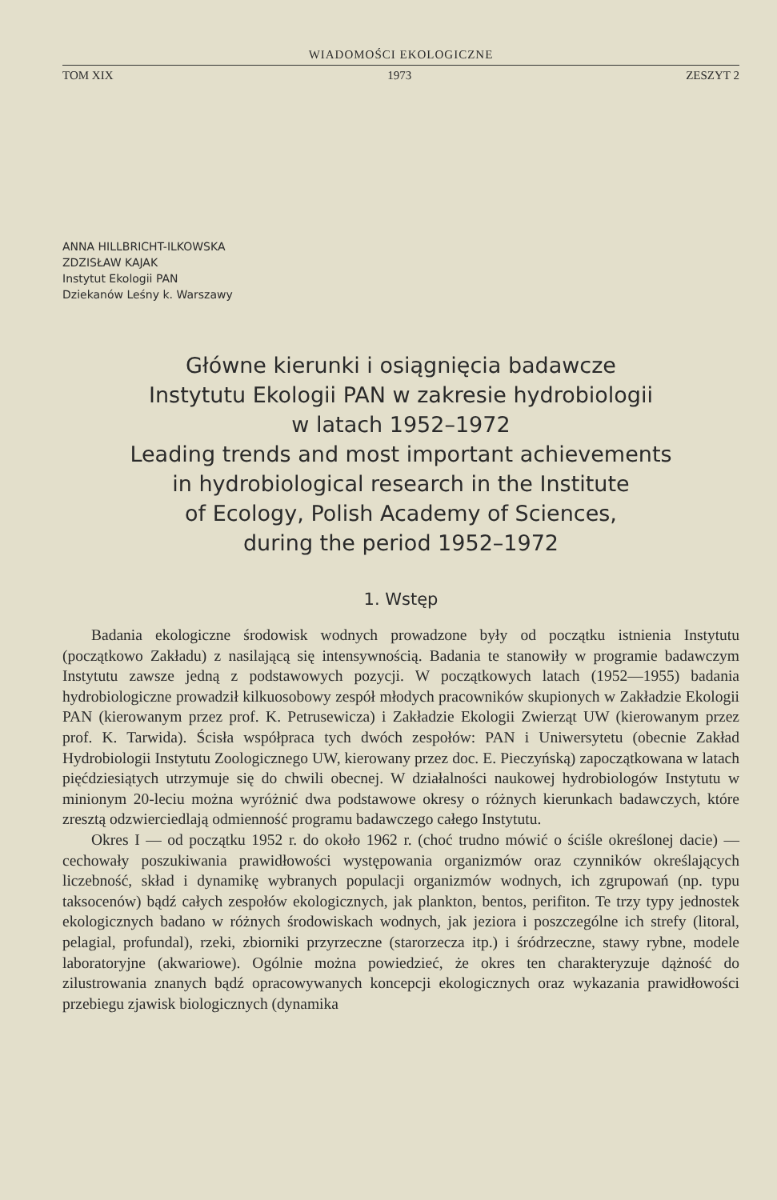WIADOMOŚCI EKOLOGICZNE
TOM XIX 1973 ZESZYT 2
ANNA HILLBRICHT-ILKOWSKA
ZDZISŁAW KAJAK
Instytut Ekologii PAN
Dziekanów Leśny k. Warszawy
Główne kierunki i osiągnięcia badawcze
Instytutu Ekologii PAN w zakresie hydrobiologii
w latach 1952–1972
Leading trends and most important achievements
in hydrobiological research in the Institute
of Ecology, Polish Academy of Sciences,
during the period 1952–1972
1. Wstęp
Badania ekologiczne środowisk wodnych prowadzone były od początku istnienia Instytutu (początkowo Zakładu) z nasilającą się intensywnością. Badania te stanowiły w programie badawczym Instytutu zawsze jedną z podstawowych pozycji. W początkowych latach (1952—1955) badania hydrobiologiczne prowadził kilkuosobowy zespół młodych pracowników skupionych w Zakładzie Ekologii PAN (kierowanym przez prof. K. Petrusewicza) i Zakładzie Ekologii Zwierząt UW (kierowanym przez prof. K. Tarwida). Ścisła współpraca tych dwóch zespołów: PAN i Uniwersytetu (obecnie Zakład Hydrobiologii Instytutu Zoologicznego UW, kierowany przez doc. E. Pieczyńską) zapoczątkowana w latach pięćdziesiątych utrzymuje się do chwili obecnej. W działalności naukowej hydrobiologów Instytutu w minionym 20-leciu można wyróżnić dwa podstawowe okresy o różnych kierunkach badawczych, które zresztą odzwierciedlają odmienność programu badawczego całego Instytutu.
Okres I — od początku 1952 r. do około 1962 r. (choć trudno mówić o ściśle określonej dacie) — cechowały poszukiwania prawidłowości występowania organizmów oraz czynników określających liczebność, skład i dynamikę wybranych populacji organizmów wodnych, ich zgrupowań (np. typu taksocenów) bądź całych zespołów ekologicznych, jak plankton, bentos, perifiton. Te trzy typy jednostek ekologicznych badano w różnych środowiskach wodnych, jak jeziora i poszczególne ich strefy (litoral, pelagial, profundal), rzeki, zbiorniki przyrzeczne (starorzecza itp.) i śródrzeczne, stawy rybne, modele laboratoryjne (akwariowe). Ogólnie można powiedzieć, że okres ten charakteryzuje dążność do zilustrowania znanych bądź opracowywanych koncepcji ekologicznych oraz wykazania prawidłowości przebiegu zjawisk biologicznych (dynamika